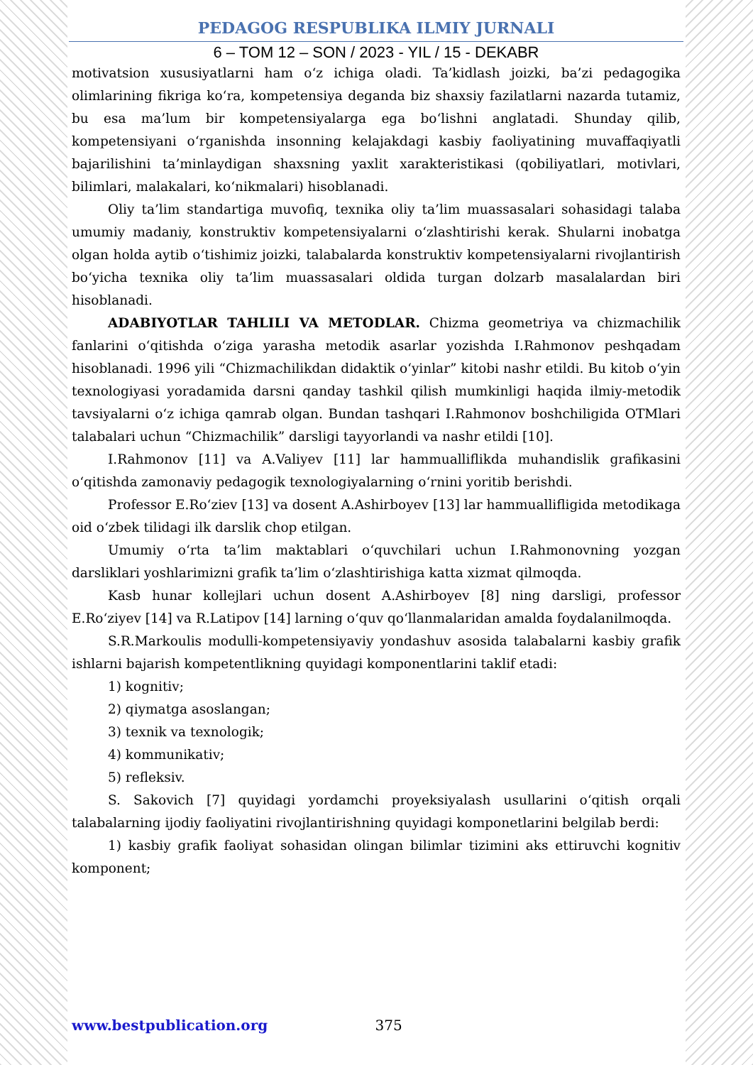PEDAGOG RESPUBLIKA ILMIY JURNALI
6 – TOM 12 – SON / 2023 - YIL / 15 - DEKABR
motivatsion xususiyatlarni ham o‘z ichiga oladi. Ta’kidlash joizki, ba’zi pedagogika olimlarining fikriga ko‘ra, kompetensiya deganda biz shaxsiy fazilatlarni nazarda tutamiz, bu esa ma’lum bir kompetensiyalarga ega bo‘lishni anglatadi. Shunday qilib, kompetensiyani o‘rganishda insonning kelajakdagi kasbiy faoliyatining muvaffaqiyatli bajarilishini ta’minlaydigan shaxsning yaxlit xarakteristikasi (qobiliyatlari, motivlari, bilimlari, malakalari, ko‘nikmalari) hisoblanadi.
Oliy ta’lim standartiga muvofiq, texnika oliy ta’lim muassasalari sohasidagi talaba umumiy madaniy, konstruktiv kompetensiyalarni o‘zlashtirishi kerak. Shularni inobatga olgan holda aytib o‘tishimiz joizki, talabalarda konstruktiv kompetensiyalarni rivojlantirish bo‘yicha texnika oliy ta’lim muassasalari oldida turgan dolzarb masalalardan biri hisoblanadi.
ADABIYOTLAR TAHLILI VA METODLAR. Chizma geometriya va chizmachilik fanlarini o‘qitishda o‘ziga yarasha metodik asarlar yozishda I.Rahmonov peshqadam hisoblanadi. 1996 yili “Chizmachilikdan didaktik o‘yinlar” kitobi nashr etildi. Bu kitob o‘yin texnologiyasi yoradamida darsni qanday tashkil qilish mumkinligi haqida ilmiy-metodik tavsiyalarni o‘z ichiga qamrab olgan. Bundan tashqari I.Rahmonov boshchiligida OTMlari talabalari uchun “Chizmachilik” darsligi tayyorlandi va nashr etildi [10].
I.Rahmonov [11] va A.Valiyev [11] lar hammualliflikda muhandislik grafikasini o‘qitishda zamonaviy pedagogik texnologiyalarning o‘rnini yoritib berishdi.
Professor E.Ro‘ziev [13] va dosent A.Ashirboyev [13] lar hammuallifligida metodikaga oid o‘zbek tilidagi ilk darslik chop etilgan.
Umumiy o‘rta ta’lim maktablari o‘quvchilari uchun I.Rahmonovning yozgan darsliklari yoshlarimizni grafik ta’lim o‘zlashtirishiga katta xizmat qilmoqda.
Kasb hunar kollejlari uchun dosent A.Ashirboyev [8] ning darsligi, professor E.Ro‘ziyev [14] va R.Latipov [14] larning o‘quv qo‘llanmalaridan amalda foydalanilmoqda.
S.R.Markoulis modulli-kompetensiyaviy yondashuv asosida talabalarni kasbiy grafik ishlarni bajarish kompetentlikning quyidagi komponentlarini taklif etadi:
1) kognitiv;
2) qiymatga asoslangan;
3) texnik va texnologik;
4) kommunikativ;
5) refleksiv.
S. Sakovich [7] quyidagi yordamchi proyeksiyalash usullarini o‘qitish orqali talabalarning ijodiy faoliyatini rivojlantirishning quyidagi komponetlarini belgilab berdi:
1) kasbiy grafik faoliyat sohasidan olingan bilimlar tizimini aks ettiruvchi kognitiv komponent;
www.bestpublication.org 375